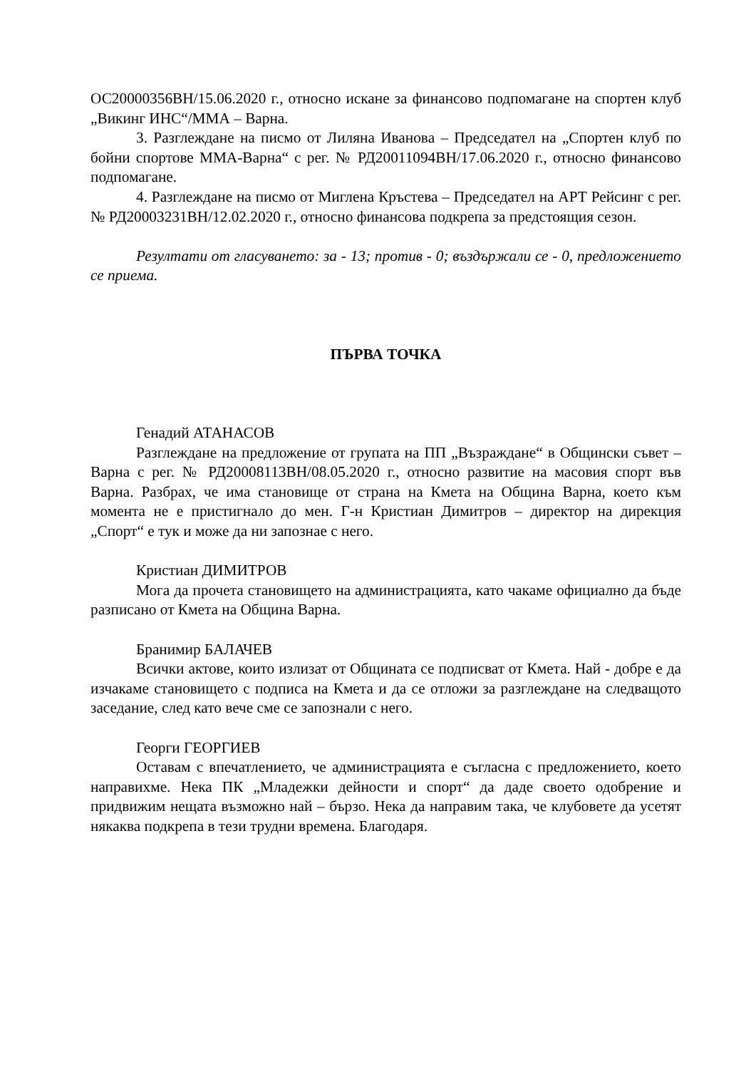ОС20000356ВН/15.06.2020 г., относно искане за финансово подпомагане на спортен клуб „Викинг ИНС“/ММА – Варна.
3. Разглеждане на писмо от Лиляна Иванова – Председател на „Спортен клуб по бойни спортове ММА-Варна“ с рег. № РД20011094ВН/17.06.2020 г., относно финансово подпомагане.
4. Разглеждане на писмо от Миглена Кръстева – Председател на АРТ Рейсинг с рег. № РД20003231ВН/12.02.2020 г., относно финансова подкрепа за предстоящия сезон.
Резултати от гласуването: за - 13; против - 0; въздържали се - 0, предложението се приема.
ПЪРВА ТОЧКА
Генадий АТАНАСОВ
Разглеждане на предложение от групата на ПП „Възраждане“ в Общински съвет – Варна с рег. № РД20008113ВН/08.05.2020 г., относно развитие на масовия спорт във Варна. Разбрах, че има становище от страна на Кмета на Община Варна, което към момента не е пристигнало до мен. Г-н Кристиан Димитров – директор на дирекция „Спорт“ е тук и може да ни запознае с него.
Кристиан ДИМИТРОВ
Мога да прочета становището на администрацията, като чакаме официално да бъде разписано от Кмета на Община Варна.
Бранимир БАЛАЧЕВ
Всички актове, които излизат от Общината се подписват от Кмета. Най - добре е да изчакаме становището с подписа на Кмета и да се отложи за разглеждане на следващото заседание, след като вече сме се запознали с него.
Георги ГЕОРГИЕВ
Оставам с впечатлението, че администрацията е съгласна с предложението, което направихме. Нека ПК „Младежки дейности и спорт“ да даде своето одобрение и придвижим нещата възможно най – бързо. Нека да направим така, че клубовете да усетят някаква подкрепа в тези трудни времена. Благодаря.